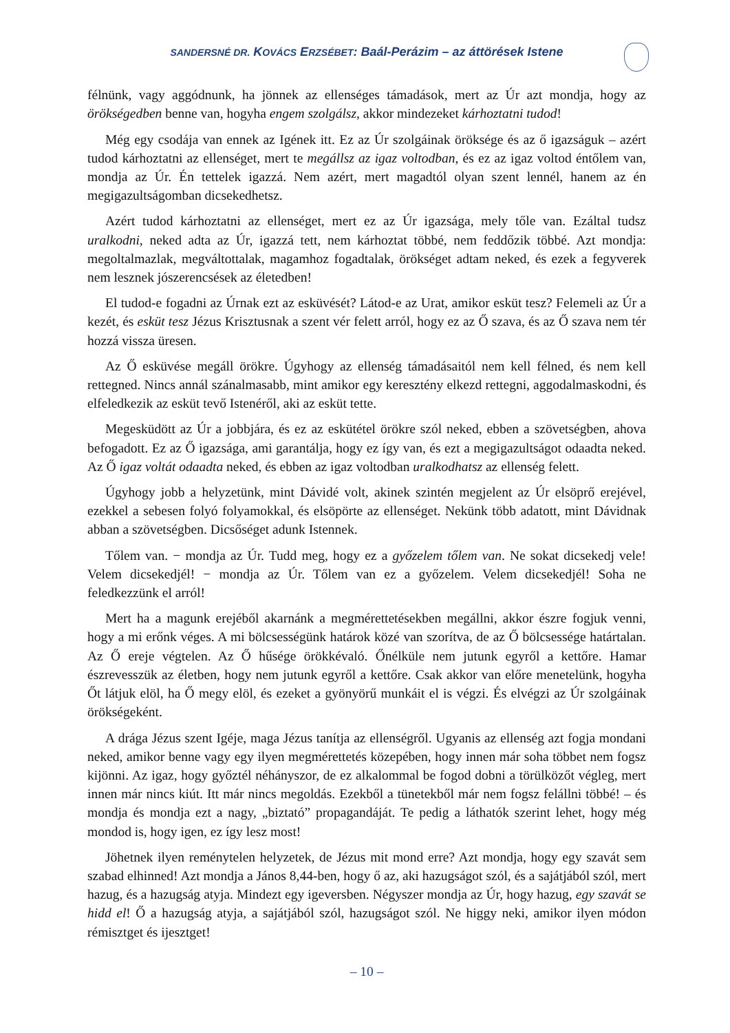SANDERSNÉ DR. KOVÁCS ERZSÉBET: Baál-Perázim – az áttörések Istene
félnünk, vagy aggódnunk, ha jönnek az ellenséges támadások, mert az Úr azt mondja, hogy az örökségedben benne van, hogyha engem szolgálsz, akkor mindezeket kárhoztatni tudod!
Még egy csodája van ennek az Igének itt. Ez az Úr szolgáinak öröksége és az ő igazságuk – azért tudod kárhoztatni az ellenséget, mert te megállsz az igaz voltodban, és ez az igaz voltod éntőlem van, mondja az Úr. Én tettelek igazzá. Nem azért, mert magadtól olyan szent lennél, hanem az én megigazultságomban dicsekedhetsz.
Azért tudod kárhoztatni az ellenséget, mert ez az Úr igazsága, mely tőle van. Ezáltal tudsz uralkodni, neked adta az Úr, igazzá tett, nem kárhoztat többé, nem feddőzik többé. Azt mondja: megoltalmazlak, megváltottalak, magamhoz fogadtalak, örökséget adtam neked, és ezek a fegyverek nem lesznek jószerencsések az életedben!
El tudod-e fogadni az Úrnak ezt az esküvését? Látod-e az Urat, amikor esküt tesz? Felemeli az Úr a kezét, és esküt tesz Jézus Krisztusnak a szent vér felett arról, hogy ez az Ő szava, és az Ő szava nem tér hozzá vissza üresen.
Az Ő esküvése megáll örökre. Úgyhogy az ellenség támadásaitól nem kell félned, és nem kell rettegned. Nincs annál szánalmasabb, mint amikor egy keresztény elkezd rettegni, aggodalmaskodni, és elfeledkezik az esküt tevő Istenéről, aki az esküt tette.
Megesküdött az Úr a jobbjára, és ez az eskütétel örökre szól neked, ebben a szövetségben, ahova befogadott. Ez az Ő igazsága, ami garantálja, hogy ez így van, és ezt a megigazultságot odaadta neked. Az Ő igaz voltát odaadta neked, és ebben az igaz voltodban uralkodhatsz az ellenség felett.
Úgyhogy jobb a helyzetünk, mint Dávidé volt, akinek szintén megjelent az Úr elsöprő erejével, ezekkel a sebesen folyó folyamokkal, és elsöpörte az ellenséget. Nekünk több adatott, mint Dávidnak abban a szövetségben. Dicsőséget adunk Istennek.
Tőlem van. − mondja az Úr. Tudd meg, hogy ez a győzelem tőlem van. Ne sokat dicsekedj vele! Velem dicsekedjél! − mondja az Úr. Tőlem van ez a győzelem. Velem dicsekedjél! Soha ne feledkezzünk el arról!
Mert ha a magunk erejéből akarnánk a megmérettetésekben megállni, akkor észre fogjuk venni, hogy a mi erőnk véges. A mi bölcsességünk határok közé van szorítva, de az Ő bölcsessége határtalan. Az Ő ereje végtelen. Az Ő hűsége örökkévaló. Őnélküle nem jutunk egyről a kettőre. Hamar észrevesszük az életben, hogy nem jutunk egyről a kettőre. Csak akkor van előre menetelünk, hogyha Őt látjuk elöl, ha Ő megy elöl, és ezeket a gyönyörű munkáit el is végzi. És elvégzi az Úr szolgáinak örökségeként.
A drága Jézus szent Igéje, maga Jézus tanítja az ellenségről. Ugyanis az ellenség azt fogja mondani neked, amikor benne vagy egy ilyen megmérettetés közepében, hogy innen már soha többet nem fogsz kijönni. Az igaz, hogy győztél néhányszor, de ez alkalommal be fogod dobni a törülközőt végleg, mert innen már nincs kiút. Itt már nincs megoldás. Ezekből a tünetekből már nem fogsz felállni többé! – és mondja és mondja ezt a nagy, „biztató” propagandáját. Te pedig a láthatók szerint lehet, hogy még mondod is, hogy igen, ez így lesz most!
Jöhetnek ilyen reménytelen helyzetek, de Jézus mit mond erre? Azt mondja, hogy egy szavát sem szabad elhinned! Azt mondja a János 8,44-ben, hogy ő az, aki hazugságot szól, és a sajátjából szól, mert hazug, és a hazugság atyja. Mindezt egy igeversben. Négyszer mondja az Úr, hogy hazug, egy szavát se hidd el! Ő a hazugság atyja, a sajátjából szól, hazugságot szól. Ne higgy neki, amikor ilyen módon rémisztget és ijesztget!
– 10 –